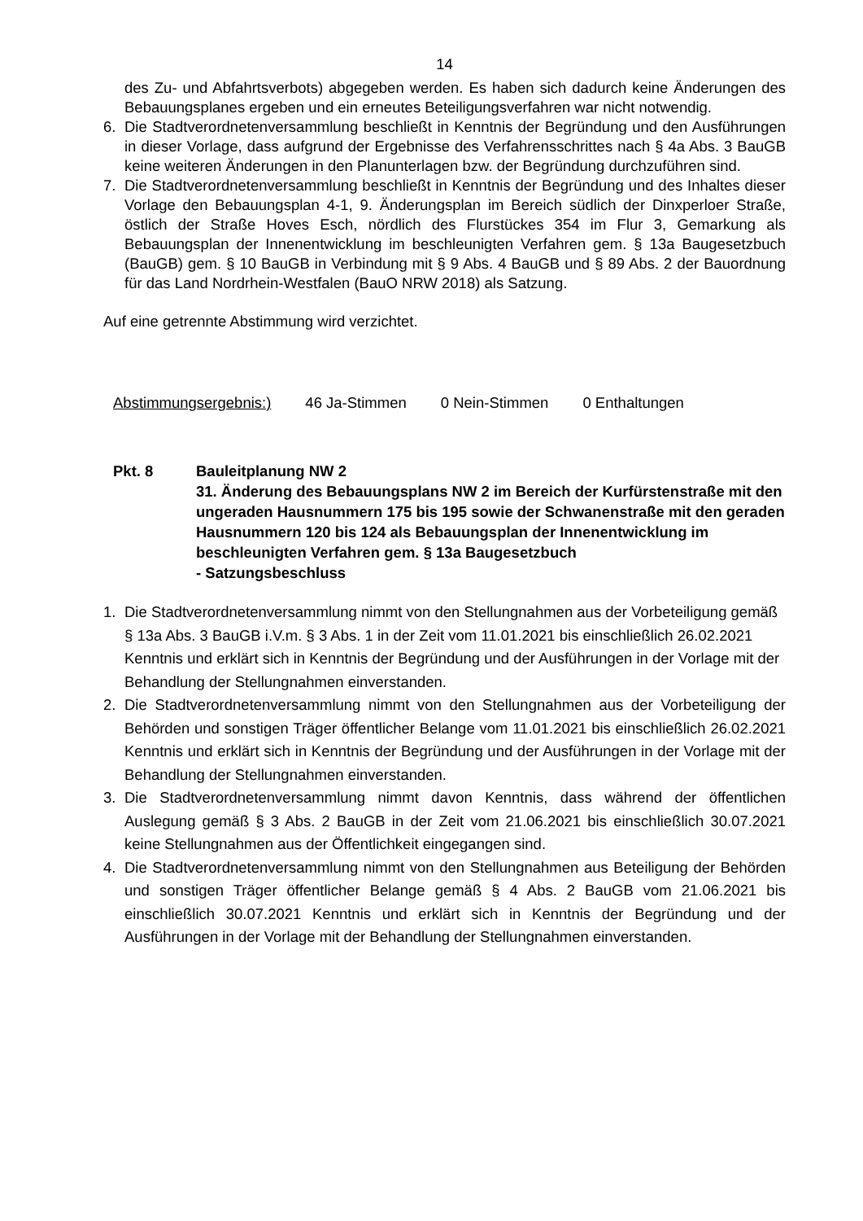14
des Zu- und Abfahrtsverbots) abgegeben werden. Es haben sich dadurch keine Änderungen des Bebauungsplanes ergeben und ein erneutes Beteiligungsverfahren war nicht notwendig.
6. Die Stadtverordnetenversammlung beschließt in Kenntnis der Begründung und den Ausführungen in dieser Vorlage, dass aufgrund der Ergebnisse des Verfahrensschrittes nach § 4a Abs. 3 BauGB keine weiteren Änderungen in den Planunterlagen bzw. der Begründung durchzuführen sind.
7. Die Stadtverordnetenversammlung beschließt in Kenntnis der Begründung und des Inhaltes dieser Vorlage den Bebauungsplan 4-1, 9. Änderungsplan im Bereich südlich der Dinxperloer Straße, östlich der Straße Hoves Esch, nördlich des Flurstückes 354 im Flur 3, Gemarkung als Bebauungsplan der Innenentwicklung im beschleunigten Verfahren gem. § 13a Baugesetzbuch (BauGB) gem. § 10 BauGB in Verbindung mit § 9 Abs. 4 BauGB und § 89 Abs. 2 der Bauordnung für das Land Nordrhein-Westfalen (BauO NRW 2018) als Satzung.
Auf eine getrennte Abstimmung wird verzichtet.
Abstimmungsergebnis:) 46 Ja-Stimmen 0 Nein-Stimmen 0 Enthaltungen
Pkt. 8 Bauleitplanung NW 2
31. Änderung des Bebauungsplans NW 2 im Bereich der Kurfürstenstraße mit den ungeraden Hausnummern 175 bis 195 sowie der Schwanenstraße mit den geraden Hausnummern 120 bis 124 als Bebauungsplan der Innenentwicklung im beschleunigten Verfahren gem. § 13a Baugesetzbuch
- Satzungsbeschluss
1. Die Stadtverordnetenversammlung nimmt von den Stellungnahmen aus der Vorbeteiligung gemäß § 13a Abs. 3 BauGB i.V.m. § 3 Abs. 1 in der Zeit vom 11.01.2021 bis einschließlich 26.02.2021 Kenntnis und erklärt sich in Kenntnis der Begründung und der Ausführungen in der Vorlage mit der Behandlung der Stellungnahmen einverstanden.
2. Die Stadtverordnetenversammlung nimmt von den Stellungnahmen aus der Vorbeteiligung der Behörden und sonstigen Träger öffentlicher Belange vom 11.01.2021 bis einschließlich 26.02.2021 Kenntnis und erklärt sich in Kenntnis der Begründung und der Ausführungen in der Vorlage mit der Behandlung der Stellungnahmen einverstanden.
3. Die Stadtverordnetenversammlung nimmt davon Kenntnis, dass während der öffentlichen Auslegung gemäß § 3 Abs. 2 BauGB in der Zeit vom 21.06.2021 bis einschließlich 30.07.2021 keine Stellungnahmen aus der Öffentlichkeit eingegangen sind.
4. Die Stadtverordnetenversammlung nimmt von den Stellungnahmen aus Beteiligung der Behörden und sonstigen Träger öffentlicher Belange gemäß § 4 Abs. 2 BauGB vom 21.06.2021 bis einschließlich 30.07.2021 Kenntnis und erklärt sich in Kenntnis der Begründung und der Ausführungen in der Vorlage mit der Behandlung der Stellungnahmen einverstanden.